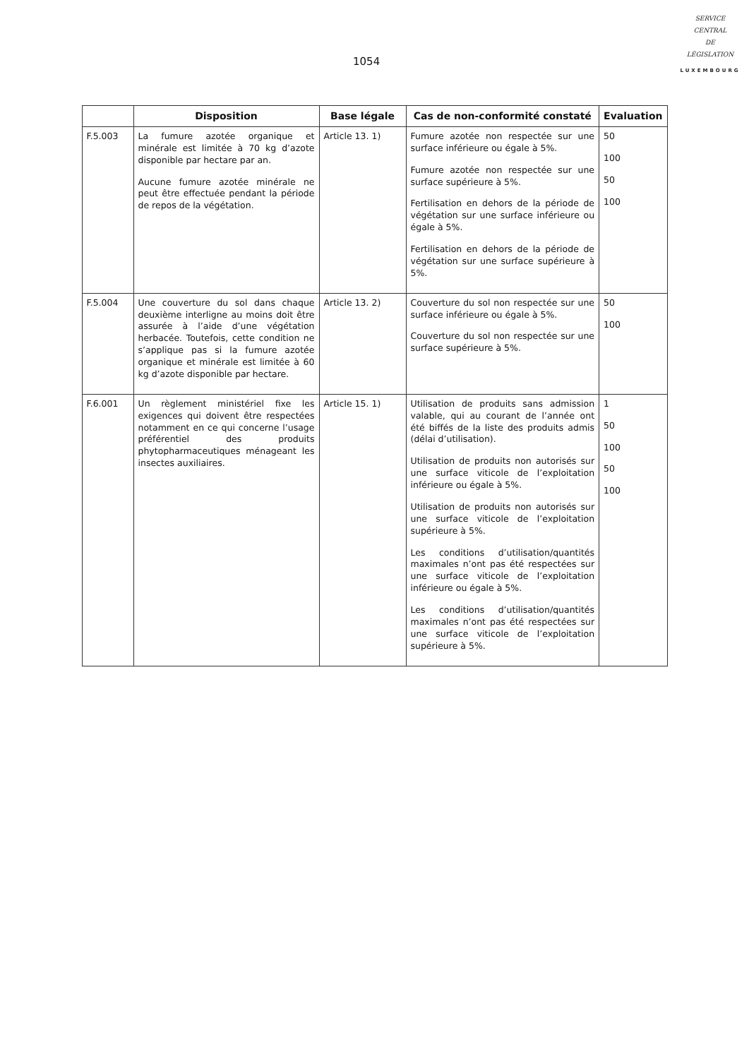1054
SERVICE
CENTRAL
DE
LÉGISLATION
LUXEMBOURG
| | Disposition | Base légale | Cas de non-conformité constaté | Evaluation |
| --- | --- | --- | --- | --- |
| F.5.003 | La fumure azotée organique et minérale est limitée à 70 kg d’azote disponible par hectare par an. Aucune fumure azotée minérale ne peut être effectuée pendant la période de repos de la végétation. | Article 13. 1) | Fumure azotée non respectée sur une surface inférieure ou égale à 5%. Fumure azotée non respectée sur une surface supérieure à 5%. Fertilisation en dehors de la période de végétation sur une surface inférieure ou égale à 5%. Fertilisation en dehors de la période de végétation sur une surface supérieure à 5%. | 50 100 50 100 |
| F.5.004 | Une couverture du sol dans chaque deuxième interligne au moins doit être assurée à l’aide d’une végétation herbacée. Toutefois, cette condition ne s’applique pas si la fumure azotée organique et minérale est limitée à 60 kg d’azote disponible par hectare. | Article 13. 2) | Couverture du sol non respectée sur une surface inférieure ou égale à 5%. Couverture du sol non respectée sur une surface supérieure à 5%. | 50 100 |
| F.6.001 | Un règlement ministériel fixe les exigences qui doivent être respectées notamment en ce qui concerne l’usage préférentiel des produits phytopharmaceutiques ménageant les insectes auxiliaires. | Article 15. 1) | Utilisation de produits sans admission valable, qui au courant de l’année ont été biffés de la liste des produits admis (délai d’utilisation). Utilisation de produits non autorisés sur une surface viticole de l’exploitation inférieure ou égale à 5%. Utilisation de produits non autorisés sur une surface viticole de l’exploitation supérieure à 5%. Les conditions d’utilisation/quantités maximales n’ont pas été respectées sur une surface viticole de l’exploitation inférieure ou égale à 5%. Les conditions d’utilisation/quantités maximales n’ont pas été respectées sur une surface viticole de l’exploitation supérieure à 5%. | 1 50 100 50 100 |